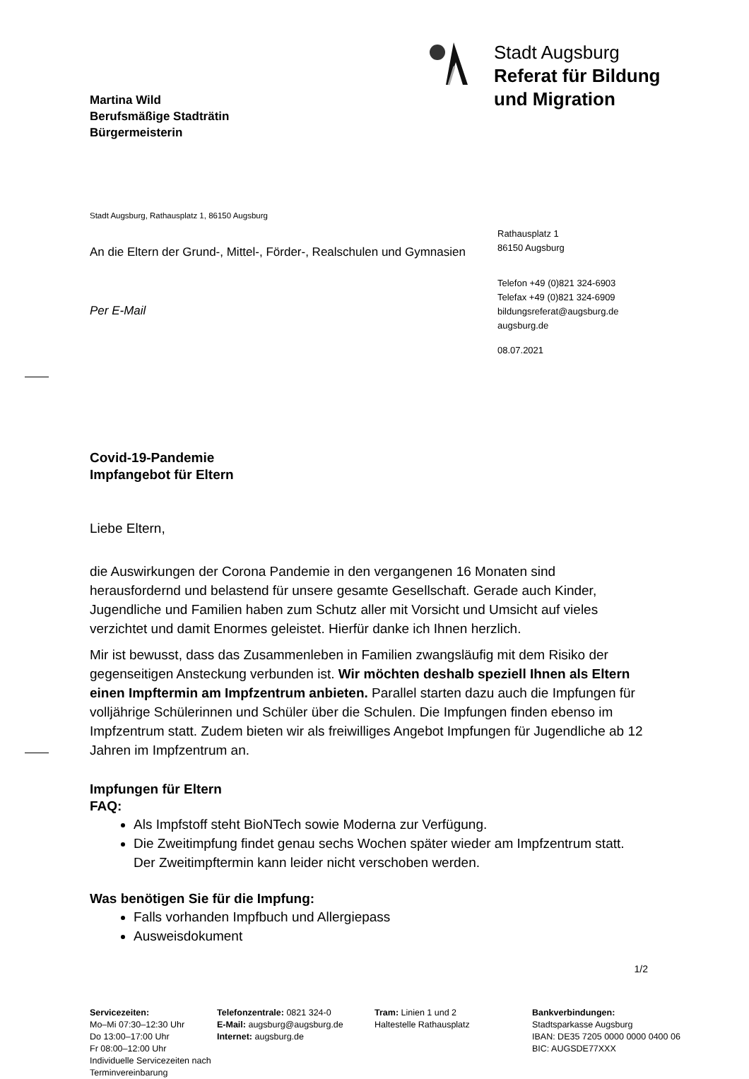Martina Wild
Berufsmäßige Stadträtin
Bürgermeisterin
Stadt Augsburg
Referat für Bildung
und Migration
Stadt Augsburg, Rathausplatz 1, 86150 Augsburg
An die Eltern der Grund-, Mittel-, Förder-, Realschulen und Gymnasien
Per E-Mail
Rathausplatz 1
86150 Augsburg
Telefon +49 (0)821 324-6903
Telefax +49 (0)821 324-6909
bildungsreferat@augsburg.de
augsburg.de
08.07.2021
Covid-19-Pandemie
Impfangebot für Eltern
Liebe Eltern,
die Auswirkungen der Corona Pandemie in den vergangenen 16 Monaten sind herausfordernd und belastend für unsere gesamte Gesellschaft. Gerade auch Kinder, Jugendliche und Familien haben zum Schutz aller mit Vorsicht und Umsicht auf vieles verzichtet und damit Enormes geleistet. Hierfür danke ich Ihnen herzlich.
Mir ist bewusst, dass das Zusammenleben in Familien zwangsläufig mit dem Risiko der gegenseitigen Ansteckung verbunden ist. Wir möchten deshalb speziell Ihnen als Eltern einen Impftermin am Impfzentrum anbieten. Parallel starten dazu auch die Impfungen für volljährige Schülerinnen und Schüler über die Schulen. Die Impfungen finden ebenso im Impfzentrum statt. Zudem bieten wir als freiwilliges Angebot Impfungen für Jugendliche ab 12 Jahren im Impfzentrum an.
Impfungen für Eltern
FAQ:
Als Impfstoff steht BioNTech sowie Moderna zur Verfügung.
Die Zweitimpfung findet genau sechs Wochen später wieder am Impfzentrum statt. Der Zweitimpftermin kann leider nicht verschoben werden.
Was benötigen Sie für die Impfung:
Falls vorhanden Impfbuch und Allergiepass
Ausweisdokument
1/2
Servicezeiten:
Mo–Mi 07:30–12:30 Uhr
Do 13:00–17:00 Uhr
Fr 08:00–12:00 Uhr
Individuelle Servicezeiten nach Terminvereinbarung
Telefonzentrale: 0821 324-0
E-Mail: augsburg@augsburg.de
Internet: augsburg.de
Tram: Linien 1 und 2
Haltestelle Rathausplatz
Bankverbindungen:
Stadtsparkasse Augsburg
IBAN: DE35 7205 0000 0000 0400 06
BIC: AUGSDE77XXX